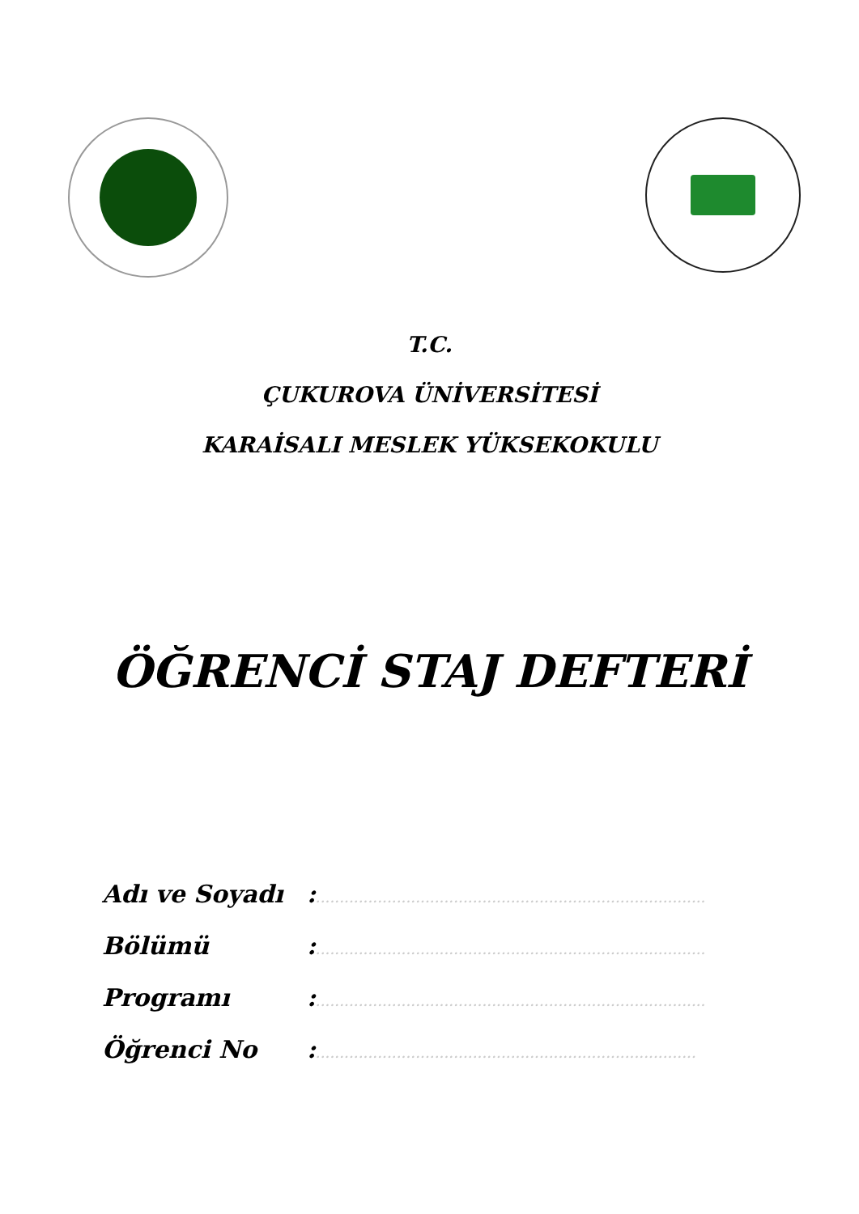T.C.
ÇUKUROVA ÜNİVERSİTESİ
KARAİSALI MESLEK YÜKSEKOKULU
ÖĞRENCİ STAJ DEFTERİ
Adı ve Soyadı:..................................................................................
Bölümü:..................................................................................
Programı:..................................................................................
Öğrenci No:................................................................................